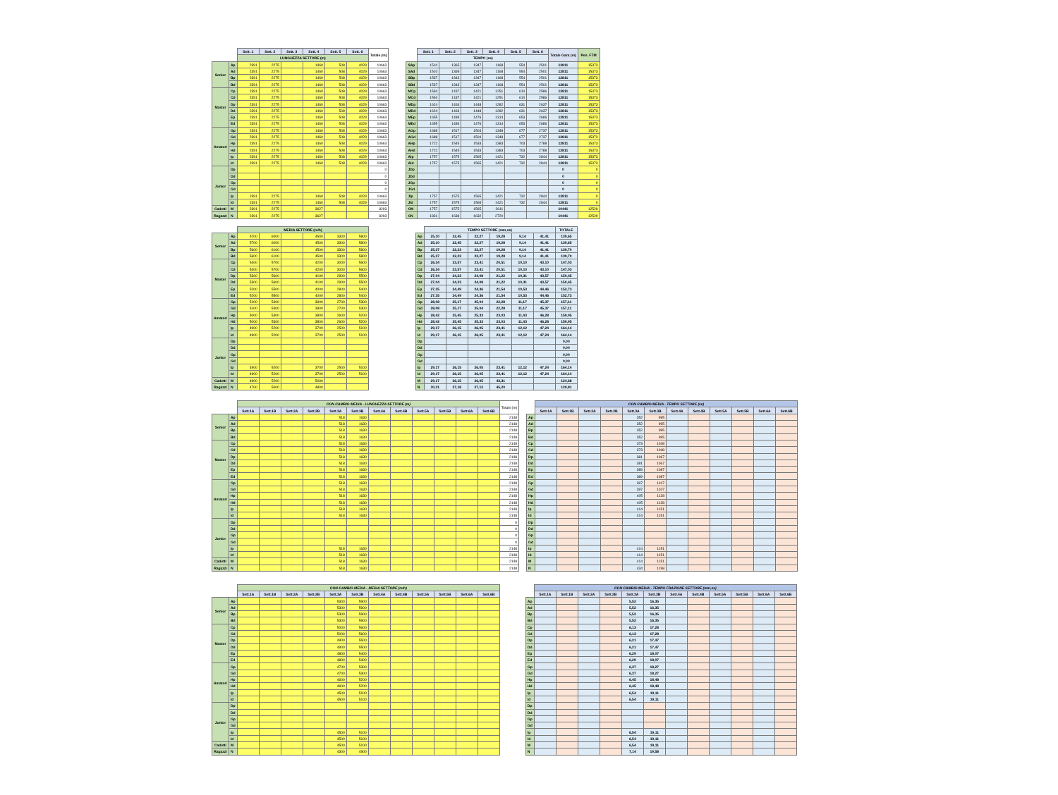| | | Sett. 1 | Sett. 2 | Sett. 3 | Sett. 4 | Sett. 5 | Sett. 6 | Totale (m) |
| --- | --- | --- | --- | --- | --- | --- | --- | --- |
| | | LUNGHEZZA SETTORE (m) | | | | | | |
| Senior | Ap | 2391 | 2275 | | 1460 | 508 | 4029 | 10663 |
| | Ad | 2391 | 2275 | | 1460 | 508 | 4029 | 10663 |
| | Bp | 2391 | 2275 | | 1460 | 508 | 4029 | 10663 |
| | Bd | 2391 | 2275 | | 1460 | 508 | 4029 | 10663 |
| Master | Cp | 2391 | 2275 | | 1460 | 508 | 4029 | 10663 |
| | Cd | 2391 | 2275 | | 1460 | 508 | 4029 | 10663 |
| | Dp | 2391 | 2275 | | 1460 | 508 | 4029 | 10663 |
| | Dd | 2391 | 2275 | | 1460 | 508 | 4029 | 10663 |
| | Ep | 2391 | 2275 | | 1460 | 508 | 4029 | 10663 |
| | Ed | 2391 | 2275 | | 1460 | 508 | 4029 | 10663 |
| Amatori | Gp | 2391 | 2275 | | 1460 | 508 | 4029 | 10663 |
| | Gd | 2391 | 2275 | | 1460 | 508 | 4029 | 10663 |
| | Hp | 2391 | 2275 | | 1460 | 508 | 4029 | 10663 |
| | Hd | 2391 | 2275 | | 1460 | 508 | 4029 | 10663 |
| | Ip | 2391 | 2275 | | 1460 | 508 | 4029 | 10663 |
| | Id | 2391 | 2275 | | 1460 | 508 | 4029 | 10663 |
| Junior | Dp | | | | | | | 0 |
| | Dd | | | | | | | 0 |
| | Gp | | | | | | | 0 |
| | Gd | | | | | | | 0 |
| | Ip | 2391 | 2275 | | 1460 | 508 | 4029 | 10663 |
| | Id | 2391 | 2275 | | 1460 | 508 | 4029 | 10663 |
| Cadetti | M | 2391 | 2275 | | 3627 | | | 8293 |
| Ragazzi | N | 2391 | 2275 | | 3627 | | | 8293 |
| | Sett. 1 | Sett. 2 | Sett. 3 | Sett. 4 | Sett. 5 | Sett. 6 | Totale Gara (m) | Pen. FTM |
| --- | --- | --- | --- | --- | --- | --- | --- | --- |
| | TEMPO (ss) | | | | | | | |
| SAp | 1510 | 1365 | 1347 | 1168 | 554 | 2501 | 12811 | 15373 |
| SAd | 1510 | 1365 | 1347 | 1168 | 554 | 2501 | 12811 | 15373 |
| SBp | 1537 | 1343 | 1347 | 1168 | 554 | 2501 | 12811 | 15373 |
| SBd | 1537 | 1343 | 1347 | 1168 | 554 | 2501 | 12811 | 15373 |
| MCp | 1594 | 1437 | 1421 | 1251 | 610 | 2586 | 12811 | 15373 |
| MCd | 1594 | 1437 | 1421 | 1251 | 610 | 2586 | 12811 | 15373 |
| MDp | 1624 | 1463 | 1448 | 1282 | 631 | 2637 | 12811 | 15373 |
| MDd | 1624 | 1463 | 1448 | 1282 | 631 | 2637 | 12811 | 15373 |
| MEp | 1655 | 1489 | 1476 | 1314 | 653 | 2686 | 12811 | 15373 |
| MEd | 1655 | 1489 | 1476 | 1314 | 653 | 2686 | 12811 | 15373 |
| AGp | 1688 | 1517 | 1504 | 1348 | 677 | 2737 | 12811 | 15373 |
| AGd | 1688 | 1517 | 1504 | 1348 | 677 | 2737 | 12811 | 15373 |
| AHp | 1722 | 1545 | 1533 | 1383 | 703 | 2788 | 12811 | 15373 |
| AHd | 1722 | 1545 | 1533 | 1383 | 703 | 2788 | 12811 | 15373 |
| AIp | 1757 | 1575 | 1565 | 1421 | 732 | 2844 | 12811 | 15373 |
| AId | 1757 | 1575 | 1565 | 1421 | 732 | 2844 | 12811 | 15373 |
| JDp | | | | | | | 0 | 0 |
| JDd | | | | | | | 0 | 0 |
| JGp | | | | | | | 0 | 0 |
| JGd | | | | | | | 0 | 0 |
| JIp | 1757 | 1575 | 1565 | 1421 | 732 | 2844 | 12811 | 0 |
| JId | 1757 | 1575 | 1565 | 1421 | 732 | 2844 | 12811 | 0 |
| CM | 1757 | 1575 | 1565 | 2611 | | | 10441 | 12529 |
| CN | 1831 | 1638 | 1632 | 2720 | | | 10441 | 12529 |
| | | MEDIA SETTORE (m/h) | | | | | |
| Senior | Ap | 5700 | 6000 | | 4500 | 3300 | 5800 |
| | Ad | 5700 | 6000 | | 4500 | 3300 | 5800 |
| | Bp | 5600 | 6100 | | 4500 | 3300 | 5800 |
| | Bd | 5600 | 6100 | | 4500 | 3300 | 5800 |
| Master | Cp | 5400 | 5700 | | 4200 | 3000 | 5600 |
| | Cd | 5400 | 5700 | | 4200 | 3000 | 5600 |
| | Dp | 5300 | 5600 | | 4100 | 2900 | 5500 |
| | Dd | 5300 | 5600 | | 4100 | 2900 | 5500 |
| | Ep | 5200 | 5500 | | 4000 | 2800 | 5400 |
| | Ed | 5200 | 5500 | | 4000 | 2800 | 5400 |
| Amatori | Gp | 5100 | 5400 | | 3900 | 2700 | 5300 |
| | Gd | 5100 | 5400 | | 3900 | 2700 | 5300 |
| | Hp | 5000 | 5300 | | 3800 | 2600 | 5200 |
| | Hd | 5000 | 5300 | | 3800 | 2600 | 5200 |
| | Ip | 4900 | 5200 | | 3700 | 2500 | 5100 |
| | Id | 4900 | 5200 | | 3700 | 2500 | 5100 |
| Junior | Dp | | | | | | |
| | Dd | | | | | | |
| | Gp | | | | | | |
| | Gd | | | | | | |
| | Ip | 4900 | 5200 | | 3700 | 2500 | 5100 |
| | Id | 4900 | 5200 | | 3700 | 2500 | 5100 |
| Cadetti | M | 4900 | 5200 | | 5000 | | |
| Ragazzi | N | 4700 | 5000 | | 4800 | | |
| | TEMPO SETTORE (mm,ss) | | | | | | TOTALE |
| Ap | 25,10 | 22,45 | 22,27 | 19,28 | 9,14 | 41,41 | 139,65 |
| Ad | 25,10 | 22,45 | 22,27 | 19,28 | 9,14 | 41,41 | 139,65 |
| Bp | 25,37 | 22,23 | 22,27 | 19,28 | 9,14 | 41,41 | 139,70 |
| Bd | 25,37 | 22,23 | 22,27 | 19,28 | 9,14 | 41,41 | 139,70 |
| Cp | 26,34 | 23,57 | 23,41 | 20,51 | 10,10 | 43,10 | 147,03 |
| Cd | 26,34 | 23,57 | 23,41 | 20,51 | 10,10 | 43,10 | 147,03 |
| Dp | 27,04 | 24,23 | 24,08 | 21,22 | 10,31 | 43,57 | 150,45 |
| Dd | 27,04 | 24,23 | 24,08 | 21,22 | 10,31 | 43,57 | 150,45 |
| Ep | 27,35 | 24,49 | 24,36 | 21,54 | 10,53 | 44,46 | 152,73 |
| Ed | 27,35 | 24,49 | 24,36 | 21,54 | 10,53 | 44,46 | 152,73 |
| Gp | 28,08 | 25,17 | 25,04 | 22,28 | 11,17 | 45,37 | 157,11 |
| Gd | 28,08 | 25,17 | 25,04 | 22,28 | 11,17 | 45,37 | 157,11 |
| Hp | 28,42 | 25,45 | 25,33 | 23,03 | 11,43 | 46,28 | 159,95 |
| Hd | 28,42 | 25,45 | 25,33 | 23,03 | 11,43 | 46,28 | 159,95 |
| Ip | 29,17 | 26,15 | 26,05 | 23,41 | 12,12 | 47,24 | 164,14 |
| Id | 29,17 | 26,15 | 26,05 | 23,41 | 12,12 | 47,24 | 164,14 |
| Dp | | | | | | | 0,00 |
| Dd | | | | | | | 0,00 |
| Gp | | | | | | | 0,00 |
| Gd | | | | | | | 0,00 |
| Ip | 29,17 | 26,15 | 26,05 | 23,41 | 12,12 | 47,24 | 164,14 |
| Id | 29,17 | 26,15 | 26,05 | 23,41 | 12,12 | 47,24 | 164,14 |
| M | 29,17 | 26,15 | 26,05 | 43,31 | | | 124,68 |
| N | 30,31 | 27,18 | 27,12 | 45,20 | | | 129,81 |
| | | CON CAMBIO MEDIA - LUNGHEZZA SETTORE (m) | | | | | | | | | | | | Totale (m) |
| | | Sett.1A | Sett.1B | Sett.2A | Sett.2B | Sett.3A | Sett.3B | Sett.4A | Sett.4B | Sett.5A | Sett.5B | Sett.6A | Sett.6B | |
| Senior | Ap | | | | | 518 | 1630 | | | | | | | 2148 |
| | Ad | | | | | 518 | 1630 | | | | | | | 2148 |
| | Bp | | | | | 518 | 1630 | | | | | | | 2148 |
| | Bd | | | | | 518 | 1630 | | | | | | | 2148 |
| Master | Cp | | | | | 518 | 1630 | | | | | | | 2148 |
| | Cd | | | | | 518 | 1630 | | | | | | | 2148 |
| | Dp | | | | | 518 | 1630 | | | | | | | 2148 |
| | Dd | | | | | 518 | 1630 | | | | | | | 2148 |
| | Ep | | | | | 518 | 1630 | | | | | | | 2148 |
| | Ed | | | | | 518 | 1630 | | | | | | | 2148 |
| Amatori | Gp | | | | | 518 | 1630 | | | | | | | 2148 |
| | Gd | | | | | 518 | 1630 | | | | | | | 2148 |
| | Hp | | | | | 518 | 1630 | | | | | | | 2148 |
| | Hd | | | | | 518 | 1630 | | | | | | | 2148 |
| | Ip | | | | | 518 | 1630 | | | | | | | 2148 |
| | Id | | | | | 518 | 1630 | | | | | | | 2148 |
| Junior | Dp | | | | | | | | | | | | | 0 |
| | Dd | | | | | | | | | | | | | 0 |
| | Gp | | | | | | | | | | | | | 0 |
| | Gd | | | | | | | | | | | | | 0 |
| | Ip | | | | | 518 | 1630 | | | | | | | 2148 |
| | Id | | | | | 518 | 1630 | | | | | | | 2148 |
| Cadetti | M | | | | | 518 | 1630 | | | | | | | 2148 |
| Ragazzi | N | | | | | 518 | 1630 | | | | | | | 2148 |
| | CON CAMBIO MEDIA - TEMPO SETTORE (ss) | | | | | | | | | | | |
| | Sett.1A | Sett.1B | Sett.2A | Sett.2B | Sett.3A | Sett.3B | Sett.4A | Sett.4B | Sett.5A | Sett.5B | Sett.6A | Sett.6B |
| Ap | | | | | 352 | 995 | | | | | | |
| Ad | | | | | 352 | 995 | | | | | | |
| Bp | | | | | 352 | 995 | | | | | | |
| Bd | | | | | 352 | 995 | | | | | | |
| Cp | | | | | 373 | 1048 | | | | | | |
| Cd | | | | | 373 | 1048 | | | | | | |
| Dp | | | | | 381 | 1067 | | | | | | |
| Dd | | | | | 381 | 1067 | | | | | | |
| Ep | | | | | 389 | 1087 | | | | | | |
| Ed | | | | | 389 | 1087 | | | | | | |
| Gp | | | | | 397 | 1107 | | | | | | |
| Gd | | | | | 397 | 1107 | | | | | | |
| Hp | | | | | 405 | 1128 | | | | | | |
| Hd | | | | | 405 | 1128 | | | | | | |
| Ip | | | | | 414 | 1151 | | | | | | |
| Id | | | | | 414 | 1151 | | | | | | |
| Dp | | | | | | | | | | | | |
| Dd | | | | | | | | | | | | |
| Gp | | | | | | | | | | | | |
| Gd | | | | | | | | | | | | |
| Ip | | | | | 414 | 1151 | | | | | | |
| Id | | | | | 414 | 1151 | | | | | | |
| M | | | | | 414 | 1151 | | | | | | |
| N | | | | | 434 | 1198 | | | | | | |
| | | CON CAMBIO MEDIA - MEDIA SETTORE (m/h) | | | | | | | | | | | |
| | | Sett.1A | Sett.1B | Sett.2A | Sett.2B | Sett.3A | Sett.3B | Sett.4A | Sett.4B | Sett.5A | Sett.5B | Sett.6A | Sett.6B |
| Senior | Ap | | | | | 5300 | 5900 | | | | | | |
| | Ad | | | | | 5300 | 5900 | | | | | | |
| | Bp | | | | | 5300 | 5900 | | | | | | |
| | Bd | | | | | 5300 | 5900 | | | | | | |
| Master | Cp | | | | | 5000 | 5600 | | | | | | |
| | Cd | | | | | 5000 | 5600 | | | | | | |
| | Dp | | | | | 4900 | 5500 | | | | | | |
| | Dd | | | | | 4900 | 5500 | | | | | | |
| | Ep | | | | | 4800 | 5400 | | | | | | |
| | Ed | | | | | 4800 | 5400 | | | | | | |
| Amatori | Gp | | | | | 4700 | 5300 | | | | | | |
| | Gd | | | | | 4700 | 5300 | | | | | | |
| | Hp | | | | | 4600 | 5200 | | | | | | |
| | Hd | | | | | 4600 | 5200 | | | | | | |
| | Ip | | | | | 4500 | 5100 | | | | | | |
| | Id | | | | | 4500 | 5100 | | | | | | |
| Junior | Dp | | | | | | | | | | | | |
| | Dd | | | | | | | | | | | | |
| | Gp | | | | | | | | | | | | |
| | Gd | | | | | | | | | | | | |
| | Ip | | | | | 4500 | 5100 | | | | | | |
| | Id | | | | | 4500 | 5100 | | | | | | |
| Cadetti | M | | | | | 4500 | 5100 | | | | | | |
| Ragazzi | N | | | | | 4300 | 4900 | | | | | | |
| | CON CAMBIO MEDIA - TEMPO FRAZIONE SETTORE (mm,ss) | | | | | | | | | | | |
| | Sett.1A | Sett.1B | Sett.2A | Sett.2B | Sett.3A | Sett.3B | Sett.4A | Sett.4B | Sett.5A | Sett.5B | Sett.6A | Sett.6B |
| Ap | | | | | 5,52 | 16,35 | | | | | | |
| Ad | | | | | 5,52 | 16,35 | | | | | | |
| Bp | | | | | 5,52 | 16,35 | | | | | | |
| Bd | | | | | 5,52 | 16,35 | | | | | | |
| Cp | | | | | 6,13 | 17,28 | | | | | | |
| Cd | | | | | 6,13 | 17,28 | | | | | | |
| Dp | | | | | 6,21 | 17,47 | | | | | | |
| Dd | | | | | 6,21 | 17,47 | | | | | | |
| Ep | | | | | 6,29 | 18,07 | | | | | | |
| Ed | | | | | 6,29 | 18,07 | | | | | | |
| Gp | | | | | 6,37 | 18,27 | | | | | | |
| Gd | | | | | 6,37 | 18,27 | | | | | | |
| Hp | | | | | 6,45 | 18,48 | | | | | | |
| Hd | | | | | 6,45 | 18,48 | | | | | | |
| Ip | | | | | 6,54 | 19,11 | | | | | | |
| Id | | | | | 6,54 | 19,11 | | | | | | |
| Dp | | | | | | | | | | | | |
| Dd | | | | | | | | | | | | |
| Gp | | | | | | | | | | | | |
| Gd | | | | | | | | | | | | |
| Ip | | | | | 6,54 | 19,11 | | | | | | |
| Id | | | | | 6,54 | 19,11 | | | | | | |
| M | | | | | 6,54 | 19,11 | | | | | | |
| N | | | | | 7,14 | 19,58 | | | | | | |